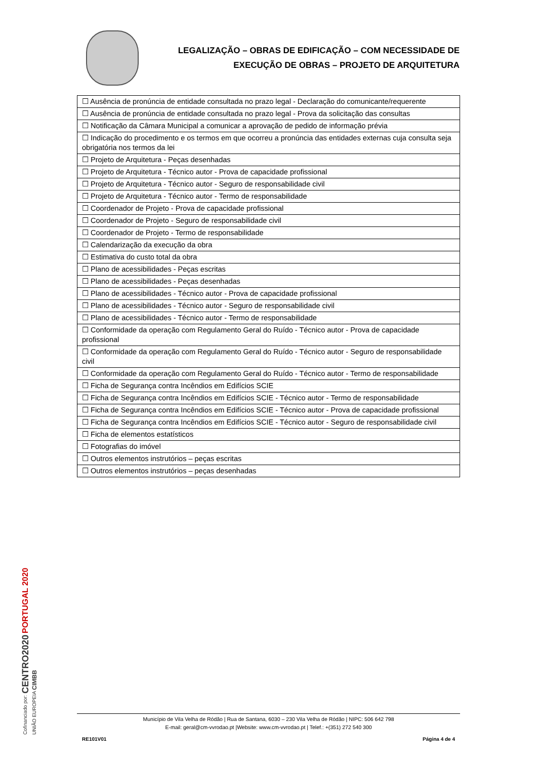LEGALIZAÇÃO – OBRAS DE EDIFICAÇÃO – COM NECESSIDADE DE
EXECUÇÃO DE OBRAS – PROJETO DE ARQUITETURA
| ☐ Ausência de pronúncia de entidade consultada no prazo legal - Declaração do comunicante/requerente |
| ☐ Ausência de pronúncia de entidade consultada no prazo legal - Prova da solicitação das consultas |
| ☐ Notificação da Câmara Municipal a comunicar a aprovação de pedido de informação prévia |
| ☐ Indicação do procedimento e os termos em que ocorreu a pronúncia das entidades externas cuja consulta seja obrigatória nos termos da lei |
| ☐ Projeto de Arquitetura - Peças desenhadas |
| ☐ Projeto de Arquitetura - Técnico autor - Prova de capacidade profissional |
| ☐ Projeto de Arquitetura - Técnico autor - Seguro de responsabilidade civil |
| ☐ Projeto de Arquitetura - Técnico autor - Termo de responsabilidade |
| ☐ Coordenador de Projeto - Prova de capacidade profissional |
| ☐ Coordenador de Projeto - Seguro de responsabilidade civil |
| ☐ Coordenador de Projeto - Termo de responsabilidade |
| ☐ Calendarização da execução da obra |
| ☐ Estimativa do custo total da obra |
| ☐ Plano de acessibilidades - Peças escritas |
| ☐ Plano de acessibilidades - Peças desenhadas |
| ☐ Plano de acessibilidades - Técnico autor - Prova de capacidade profissional |
| ☐ Plano de acessibilidades - Técnico autor - Seguro de responsabilidade civil |
| ☐ Plano de acessibilidades - Técnico autor - Termo de responsabilidade |
| ☐ Conformidade da operação com Regulamento Geral do Ruído - Técnico autor - Prova de capacidade profissional |
| ☐ Conformidade da operação com Regulamento Geral do Ruído - Técnico autor - Seguro de responsabilidade civil |
| ☐ Conformidade da operação com Regulamento Geral do Ruído - Técnico autor - Termo de responsabilidade |
| ☐ Ficha de Segurança contra Incêndios em Edifícios SCIE |
| ☐ Ficha de Segurança contra Incêndios em Edifícios SCIE - Técnico autor - Termo de responsabilidade |
| ☐ Ficha de Segurança contra Incêndios em Edifícios SCIE - Técnico autor - Prova de capacidade profissional |
| ☐ Ficha de Segurança contra Incêndios em Edifícios SCIE - Técnico autor - Seguro de responsabilidade civil |
| ☐ Ficha de elementos estatísticos |
| ☐ Fotografias do imóvel |
| ☐ Outros elementos instrutórios – peças escritas |
| ☐ Outros elementos instrutórios – peças desenhadas |
Cofinanciado por: CENTRO2020 PORTUGAL 2020 UNIÃO EUROPEIA CIMBB
Município de Vila Velha de Ródão | Rua de Santana, 6030 – 230 Vila Velha de Ródão | NIPC: 506 642 798
E-mail: geral@cm-vvrodao.pt |Website: www.cm-vvrodao.pt | Telef.: +(351) 272 540 300
RE101V01 Página 4 de 4